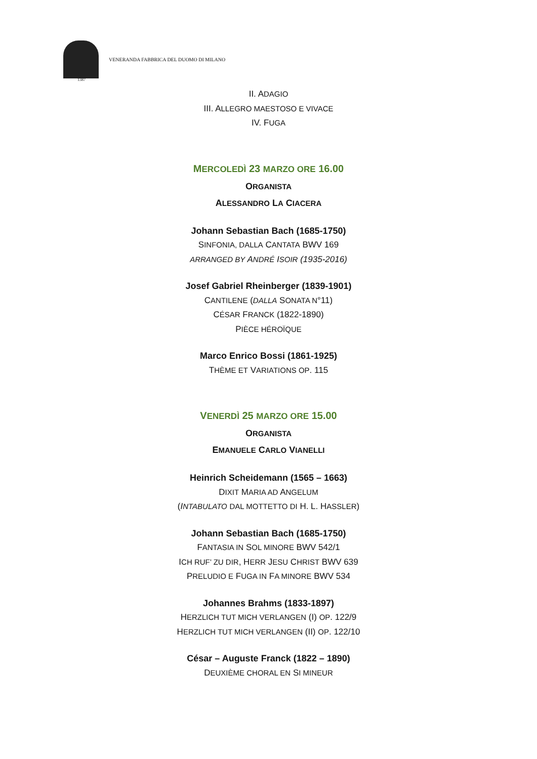VENERANDA FABBRICA DEL DUOMO DI MILANO
1387
II. ADAGIO
III. ALLEGRO MAESTOSO E VIVACE
IV. FUGA
MERCOLEDÌ 23 MARZO ORE 16.00
ORGANISTA
ALESSANDRO LA CIACERA
Johann Sebastian Bach (1685-1750)
SINFONIA, DALLA CANTATA BWV 169
ARRANGED BY ANDRÉ ISOIR (1935-2016)
Josef Gabriel Rheinberger (1839-1901)
CANTILENE (DALLA SONATA N°11)
CÉSAR FRANCK (1822-1890)
PIÈCE HÉROÏQUE
Marco Enrico Bossi (1861-1925)
THÈME ET VARIATIONS OP. 115
VENERDÌ 25 MARZO ORE 15.00
ORGANISTA
EMANUELE CARLO VIANELLI
Heinrich Scheidemann (1565 – 1663)
DIXIT MARIA AD ANGELUM
(INTABULATO DAL MOTTETTO DI H. L. HASSLER)
Johann Sebastian Bach (1685-1750)
FANTASIA IN SOL MINORE BWV 542/1
ICH RUF’ ZU DIR, HERR JESU CHRIST BWV 639
PRELUDIO E FUGA IN FA MINORE BWV 534
Johannes Brahms (1833-1897)
HERZLICH TUT MICH VERLANGEN (I) OP. 122/9
HERZLICH TUT MICH VERLANGEN (II) OP. 122/10
César – Auguste Franck (1822 – 1890)
DEUXIÈME CHORAL EN SI MINEUR